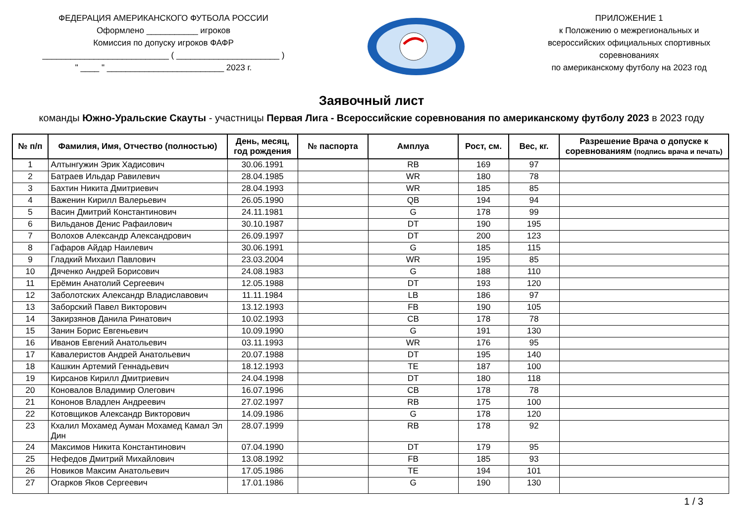ФЕДЕРАЦИЯ АМЕРИКАНСКОГО ФУТБОЛА РОССИИ
Оформлено ___________ игроков
Комиссия по допуску игроков ФАФР
___________________________ ( ______________________ )
" ____ " _________________________ 2023 г.
ПРИЛОЖЕНИЕ 1
к Положению о межрегиональных и
всероссийских официальных спортивных
соревнованиях
по американскому футболу на 2023 год
Заявочный лист
команды Южно-Уральские Скауты - участницы Первая Лига - Всероссийские соревнования по американскому футболу 2023 в 2023 году
| № п/п | Фамилия, Имя, Отчество (полностью) | День, месяц, год рождения | № паспорта | Амплуа | Рост, см. | Вес, кг. | Разрешение Врача о допуске к соревнованиям (подпись врача и печать) |
| --- | --- | --- | --- | --- | --- | --- | --- |
| 1 | Алтынгужин Эрик Хадисович | 30.06.1991 | | RB | 169 | 97 | |
| 2 | Батраев Ильдар Равилевич | 28.04.1985 | | WR | 180 | 78 | |
| 3 | Бахтин Никита Дмитриевич | 28.04.1993 | | WR | 185 | 85 | |
| 4 | Важенин Кирилл Валерьевич | 26.05.1990 | | QB | 194 | 94 | |
| 5 | Васин Дмитрий Константинович | 24.11.1981 | | G | 178 | 99 | |
| 6 | Вильданов Денис Рафаилович | 30.10.1987 | | DT | 190 | 195 | |
| 7 | Волохов Александр Александрович | 26.09.1997 | | DT | 200 | 123 | |
| 8 | Гафаров Айдар Наилевич | 30.06.1991 | | G | 185 | 115 | |
| 9 | Гладкий Михаил Павлович | 23.03.2004 | | WR | 195 | 85 | |
| 10 | Дяченко Андрей Борисович | 24.08.1983 | | G | 188 | 110 | |
| 11 | Ерёмин Анатолий Сергеевич | 12.05.1988 | | DT | 193 | 120 | |
| 12 | Заболотских Александр Владиславович | 11.11.1984 | | LB | 186 | 97 | |
| 13 | Заборский Павел Викторович | 13.12.1993 | | FB | 190 | 105 | |
| 14 | Закирзянов Данила Ринатович | 10.02.1993 | | CB | 178 | 78 | |
| 15 | Занин Борис Евгеньевич | 10.09.1990 | | G | 191 | 130 | |
| 16 | Иванов Евгений Анатольевич | 03.11.1993 | | WR | 176 | 95 | |
| 17 | Кавалеристов Андрей Анатольевич | 20.07.1988 | | DT | 195 | 140 | |
| 18 | Кашкин Артемий Геннадьевич | 18.12.1993 | | TE | 187 | 100 | |
| 19 | Кирсанов Кирилл Дмитриевич | 24.04.1998 | | DT | 180 | 118 | |
| 20 | Коновалов Владимир Олегович | 16.07.1996 | | CB | 178 | 78 | |
| 21 | Кононов Владлен Андреевич | 27.02.1997 | | RB | 175 | 100 | |
| 22 | Котовщиков Александр Викторович | 14.09.1986 | | G | 178 | 120 | |
| 23 | Кхалил Мохамед Ауман Мохамед Камал Эл Дин | 28.07.1999 | | RB | 178 | 92 | |
| 24 | Максимов Никита Константинович | 07.04.1990 | | DT | 179 | 95 | |
| 25 | Нефедов Дмитрий Михайлович | 13.08.1992 | | FB | 185 | 93 | |
| 26 | Новиков Максим Анатольевич | 17.05.1986 | | TE | 194 | 101 | |
| 27 | Огарков Яков Сергеевич | 17.01.1986 | | G | 190 | 130 | |
1 / 3